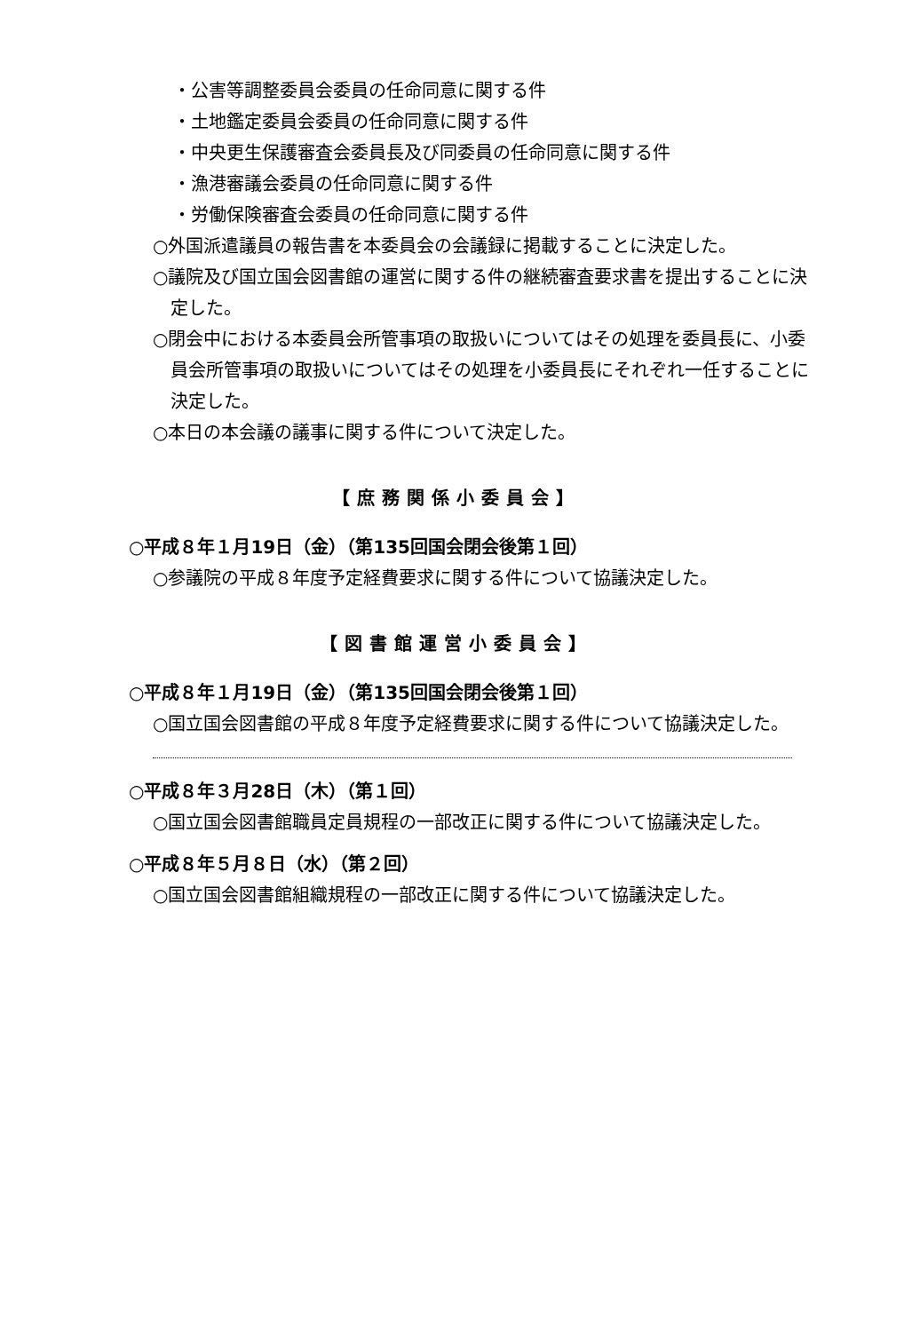・公害等調整委員会委員の任命同意に関する件
・土地鑑定委員会委員の任命同意に関する件
・中央更生保護審査会委員長及び同委員の任命同意に関する件
・漁港審議会委員の任命同意に関する件
・労働保険審査会委員の任命同意に関する件
○外国派遣議員の報告書を本委員会の会議録に掲載することに決定した。
○議院及び国立国会図書館の運営に関する件の継続審査要求書を提出することに決定した。
○閉会中における本委員会所管事項の取扱いについてはその処理を委員長に、小委員会所管事項の取扱いについてはその処理を小委員長にそれぞれ一任することに決定した。
○本日の本会議の議事に関する件について決定した。
【庶務関係小委員会】
○平成８年１月19日（金）（第135回国会閉会後第１回）
○参議院の平成８年度予定経費要求に関する件について協議決定した。
【図書館運営小委員会】
○平成８年１月19日（金）（第135回国会閉会後第１回）
○国立国会図書館の平成８年度予定経費要求に関する件について協議決定した。
○平成８年３月28日（木）（第１回）
○国立国会図書館職員定員規程の一部改正に関する件について協議決定した。
○平成８年５月８日（水）（第２回）
○国立国会図書館組織規程の一部改正に関する件について協議決定した。